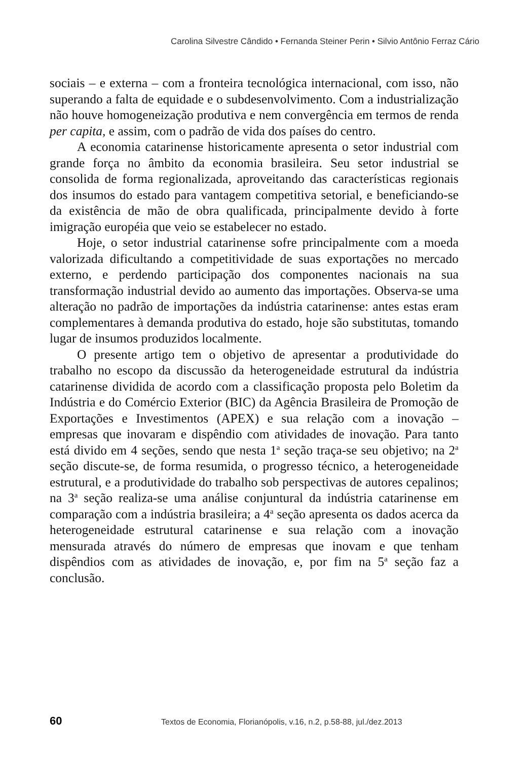Carolina Silvestre Cândido • Fernanda Steiner Perin • Silvio Antônio Ferraz Cário
sociais – e externa – com a fronteira tecnológica internacional, com isso, não superando a falta de equidade e o subdesenvolvimento. Com a industrialização não houve homogeneização produtiva e nem convergência em termos de renda per capita, e assim, com o padrão de vida dos países do centro.
A economia catarinense historicamente apresenta o setor industrial com grande força no âmbito da economia brasileira. Seu setor industrial se consolida de forma regionalizada, aproveitando das características regionais dos insumos do estado para vantagem competitiva setorial, e beneficiando-se da existência de mão de obra qualificada, principalmente devido à forte imigração européia que veio se estabelecer no estado.
Hoje, o setor industrial catarinense sofre principalmente com a moeda valorizada dificultando a competitividade de suas exportações no mercado externo, e perdendo participação dos componentes nacionais na sua transformação industrial devido ao aumento das importações. Observa-se uma alteração no padrão de importações da indústria catarinense: antes estas eram complementares à demanda produtiva do estado, hoje são substitutas, tomando lugar de insumos produzidos localmente.
O presente artigo tem o objetivo de apresentar a produtividade do trabalho no escopo da discussão da heterogeneidade estrutural da indústria catarinense dividida de acordo com a classificação proposta pelo Boletim da Indústria e do Comércio Exterior (BIC) da Agência Brasileira de Promoção de Exportações e Investimentos (APEX) e sua relação com a inovação – empresas que inovaram e dispêndio com atividades de inovação. Para tanto está divido em 4 seções, sendo que nesta 1<sup>a</sup> seção traça-se seu objetivo; na 2<sup>a</sup> seção discute-se, de forma resumida, o progresso técnico, a heterogeneidade estrutural, e a produtividade do trabalho sob perspectivas de autores cepalinos; na 3<sup>a</sup> seção realiza-se uma análise conjuntural da indústria catarinense em comparação com a indústria brasileira; a 4<sup>a</sup> seção apresenta os dados acerca da heterogeneidade estrutural catarinense e sua relação com a inovação mensurada através do número de empresas que inovam e que tenham dispêndios com as atividades de inovação, e, por fim na 5<sup>a</sup> seção faz a conclusão.
60 Textos de Economia, Florianópolis, v.16, n.2, p.58-88, jul./dez.2013